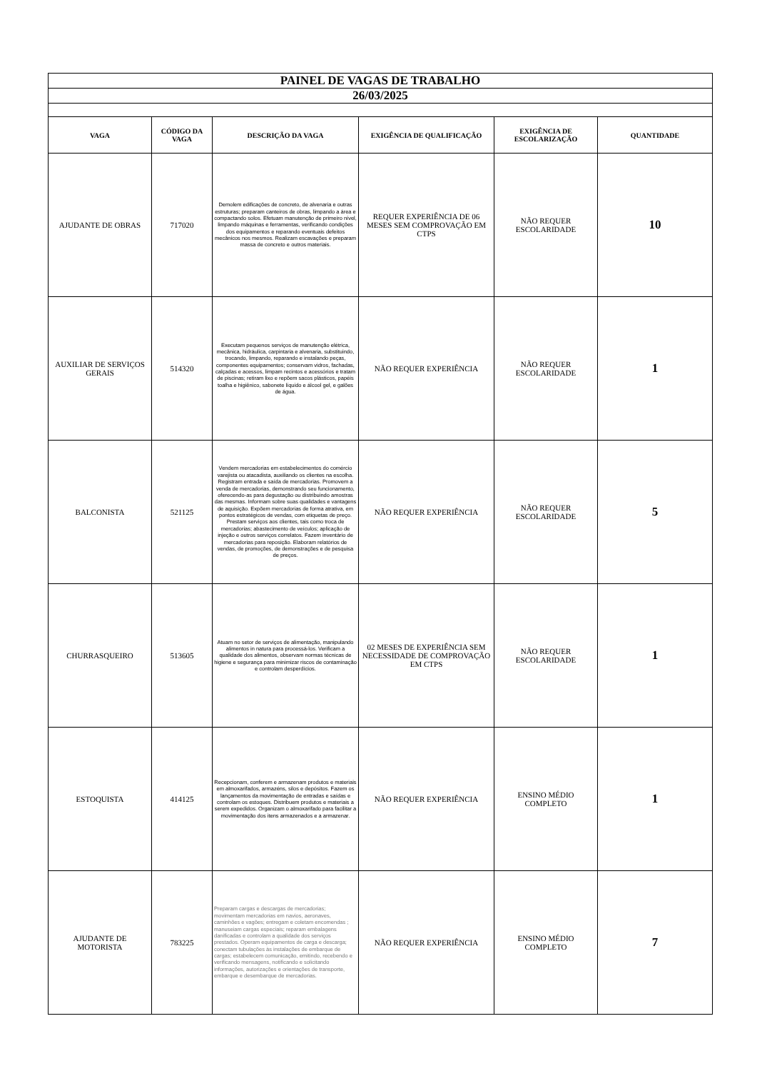| PAINEL DE VAGAS DE TRABALHO | | | | | |
| 26/03/2025 | | | | | |
| VAGA | CÓDIGO DA VAGA | DESCRIÇÃO DA VAGA | EXIGÊNCIA DE QUALIFICAÇÃO | EXIGÊNCIA DE ESCOLARIZAÇÃO | QUANTIDADE |
| AJUDANTE DE OBRAS | 717020 | Demolem edificações de concreto, de alvenaria e outras estruturas; preparam canteiros de obras, limpando a área e compactando solos. Efetuam manutenção de primeiro nível, limpando máquinas e ferramentas, verificando condições dos equipamentos e reparando eventuais defeitos mecânicos nos mesmos. Realizam escavações e preparam massa de concreto e outros materiais. | REQUER EXPERIÊNCIA DE 06 MESES SEM COMPROVAÇÃO EM CTPS | NÃO REQUER ESCOLARIDADE | 10 |
| AUXILIAR DE SERVIÇOS GERAIS | 514320 | Executam pequenos serviços de manutenção elétrica, mecânica, hidráulica, carpintaria e alvenaria, substituindo, trocando, limpando, reparando e instalando peças, componentes equipamentos; conservam vidros, fachadas, calçadas e acessos, limpam recintos e acessórios e tratam de piscinas; retiram lixo e repõem sacos plásticos, papéis toalha e higiênico, sabonete líquido e álcool gel, e galões de água. | NÃO REQUER EXPERIÊNCIA | NÃO REQUER ESCOLARIDADE | 1 |
| BALCONISTA | 521125 | Vendem mercadorias em estabelecimentos do comércio varejista ou atacadista, auxiliando os clientes na escolha. Registram entrada e saída de mercadorias. Promovem a venda de mercadorias, demonstrando seu funcionamento, oferecendo-as para degustação ou distribuindo amostras das mesmas. Informam sobre suas qualidades e vantagens de aquisição. Expõem mercadorias de forma atrativa, em pontos estratégicos de vendas, com etiquetas de preço. Prestam serviços aos clientes, tais como troca de mercadorias; abastecimento de veículos; aplicação de injeção e outros serviços correlatos. Fazem inventário de mercadorias para reposição. Elaboram relatórios de vendas, de promoções, de demonstrações e de pesquisa de preços. | NÃO REQUER EXPERIÊNCIA | NÃO REQUER ESCOLARIDADE | 5 |
| CHURRASQUEIRO | 513605 | Atuam no setor de serviços de alimentação, manipulando alimentos in natura para processá-los. Verificam a qualidade dos alimentos, observam normas técnicas de higiene e segurança para minimizar riscos de contaminação e controlam desperdícios. | 02 MESES DE EXPERIÊNCIA SEM NECESSIDADE DE COMPROVAÇÃO EM CTPS | NÃO REQUER ESCOLARIDADE | 1 |
| ESTOQUISTA | 414125 | Recepcionam, conferem e armazenam produtos e materiais em almoxarifados, armazéns, silos e depósitos. Fazem os lançamentos da movimentação de entradas e saídas e controlam os estoques. Distribuem produtos e materiais a serem expedidos. Organizam o almoxarifado para facilitar a movimentação dos itens armazenados e a armazenar. | NÃO REQUER EXPERIÊNCIA | ENSINO MÉDIO COMPLETO | 1 |
| AJUDANTE DE MOTORISTA | 783225 | Preparam cargas e descargas de mercadorias; movimentam mercadorias em navios, aeronaves, caminhões e vagões; entregam e coletam encomendas ; manuseiam cargas especiais; reparam embalagens danificadas e controlam a qualidade dos serviços prestados. Operam equipamentos de carga e descarga; conectam tubulações às instalações de embarque de cargas; estabelecem comunicação, emitindo, recebendo e verificando mensagens, notificando e solicitando informações, autorizações e orientações de transporte, embarque e desembarque de mercadorias. | NÃO REQUER EXPERIÊNCIA | ENSINO MÉDIO COMPLETO | 7 |